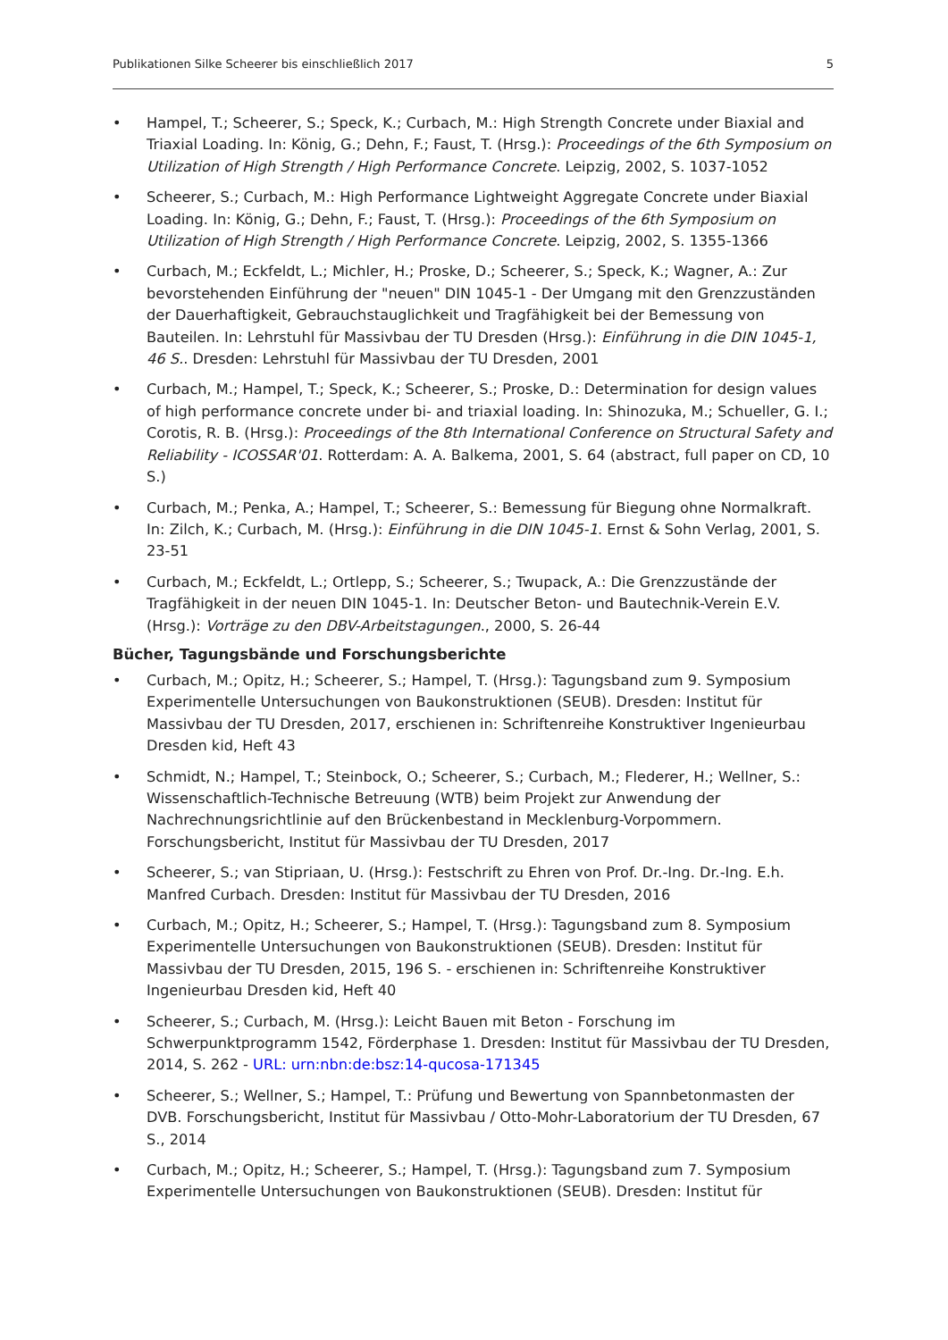Publikationen Silke Scheerer bis einschließlich 2017 5
• Hampel, T.; Scheerer, S.; Speck, K.; Curbach, M.: High Strength Concrete under Biaxial and Triaxial Loading. In: König, G.; Dehn, F.; Faust, T. (Hrsg.): Proceedings of the 6th Symposium on Utilization of High Strength / High Performance Concrete. Leipzig, 2002, S. 1037-1052
• Scheerer, S.; Curbach, M.: High Performance Lightweight Aggregate Concrete under Biaxial Loading. In: König, G.; Dehn, F.; Faust, T. (Hrsg.): Proceedings of the 6th Symposium on Utilization of High Strength / High Performance Concrete. Leipzig, 2002, S. 1355-1366
• Curbach, M.; Eckfeldt, L.; Michler, H.; Proske, D.; Scheerer, S.; Speck, K.; Wagner, A.: Zur bevorstehenden Einführung der "neuen" DIN 1045-1 - Der Umgang mit den Grenzzuständen der Dauerhaftigkeit, Gebrauchstauglichkeit und Tragfähigkeit bei der Bemessung von Bauteilen. In: Lehrstuhl für Massivbau der TU Dresden (Hrsg.): Einführung in die DIN 1045-1, 46 S.. Dresden: Lehrstuhl für Massivbau der TU Dresden, 2001
• Curbach, M.; Hampel, T.; Speck, K.; Scheerer, S.; Proske, D.: Determination for design values of high performance concrete under bi- and triaxial loading. In: Shinozuka, M.; Schueller, G. I.; Corotis, R. B. (Hrsg.): Proceedings of the 8th International Conference on Structural Safety and Reliability - ICOSSAR'01. Rotterdam: A. A. Balkema, 2001, S. 64 (abstract, full paper on CD, 10 S.)
• Curbach, M.; Penka, A.; Hampel, T.; Scheerer, S.: Bemessung für Biegung ohne Normalkraft. In: Zilch, K.; Curbach, M. (Hrsg.): Einführung in die DIN 1045-1. Ernst & Sohn Verlag, 2001, S. 23-51
• Curbach, M.; Eckfeldt, L.; Ortlepp, S.; Scheerer, S.; Twupack, A.: Die Grenzzustände der Tragfähigkeit in der neuen DIN 1045-1. In: Deutscher Beton- und Bautechnik-Verein E.V. (Hrsg.): Vorträge zu den DBV-Arbeitstagungen., 2000, S. 26-44
Bücher, Tagungsbände und Forschungsberichte
• Curbach, M.; Opitz, H.; Scheerer, S.; Hampel, T. (Hrsg.): Tagungsband zum 9. Symposium Experimentelle Untersuchungen von Baukonstruktionen (SEUB). Dresden: Institut für Massivbau der TU Dresden, 2017, erschienen in: Schriftenreihe Konstruktiver Ingenieurbau Dresden kid, Heft 43
• Schmidt, N.; Hampel, T.; Steinbock, O.; Scheerer, S.; Curbach, M.; Flederer, H.; Wellner, S.: Wissenschaftlich-Technische Betreuung (WTB) beim Projekt zur Anwendung der Nachrechnungsrichtlinie auf den Brückenbestand in Mecklenburg-Vorpommern. Forschungsbericht, Institut für Massivbau der TU Dresden, 2017
• Scheerer, S.; van Stipriaan, U. (Hrsg.): Festschrift zu Ehren von Prof. Dr.-Ing. Dr.-Ing. E.h. Manfred Curbach. Dresden: Institut für Massivbau der TU Dresden, 2016
• Curbach, M.; Opitz, H.; Scheerer, S.; Hampel, T. (Hrsg.): Tagungsband zum 8. Symposium Experimentelle Untersuchungen von Baukonstruktionen (SEUB). Dresden: Institut für Massivbau der TU Dresden, 2015, 196 S. - erschienen in: Schriftenreihe Konstruktiver Ingenieurbau Dresden kid, Heft 40
• Scheerer, S.; Curbach, M. (Hrsg.): Leicht Bauen mit Beton - Forschung im Schwerpunktprogramm 1542, Förderphase 1. Dresden: Institut für Massivbau der TU Dresden, 2014, S. 262 - URL: urn:nbn:de:bsz:14-qucosa-171345
• Scheerer, S.; Wellner, S.; Hampel, T.: Prüfung und Bewertung von Spannbetonmasten der DVB. Forschungsbericht, Institut für Massivbau / Otto-Mohr-Laboratorium der TU Dresden, 67 S., 2014
• Curbach, M.; Opitz, H.; Scheerer, S.; Hampel, T. (Hrsg.): Tagungsband zum 7. Symposium Experimentelle Untersuchungen von Baukonstruktionen (SEUB). Dresden: Institut für